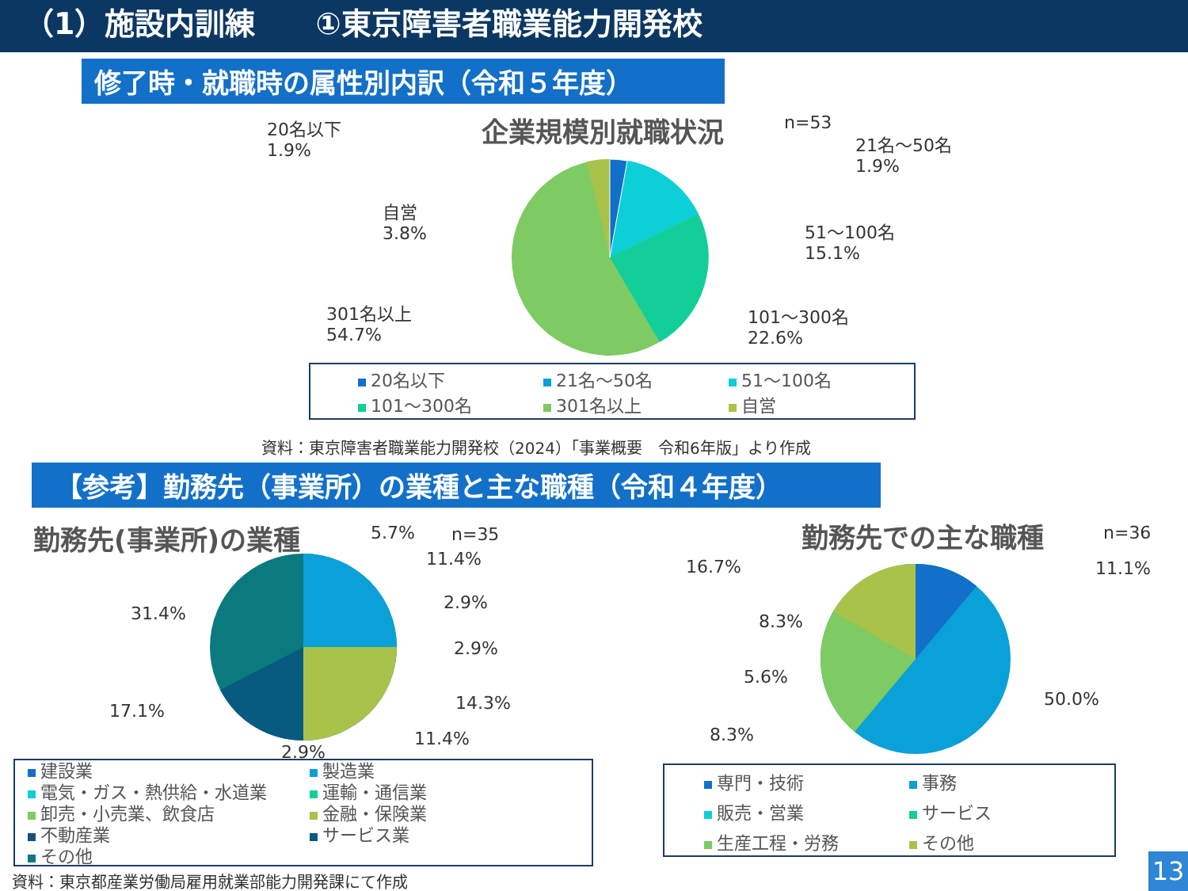（1）施設内訓練　　①東京障害者職業能力開発校
修了時・就職時の属性別内訳（令和５年度）
企業規模別就職状況 n=53
20名以下
1.9%
21名～50名
1.9%
自営
3.8%
51～100名
15.1%
301名以上
54.7%
101～300名
22.6%
20名以下 21名～50名 51～100名 101～300名 301名以上 自営
資料：東京障害者職業能力開発校（2024）「事業概要　令和6年版」より作成
【参考】勤務先（事業所）の業種と主な職種（令和４年度）
勤務先(事業所)の業種 n=35
5.7%
11.4%
2.9%
2.9%
14.3%
11.4%
2.9%
17.1%
31.4%
建設業 製造業 電気・ガス・熱供給・水道業 運輸・通信業 卸売・小売業、飲食店 金融・保険業 不動産業 サービス業 その他
資料：東京都産業労働局雇用就業部能力開発課にて作成
勤務先での主な職種 n=36
16.7% 11.1%
8.3%
5.6%
50.0%
8.3%
専門・技術 事務 販売・営業 サービス 生産工程・労務 その他
13